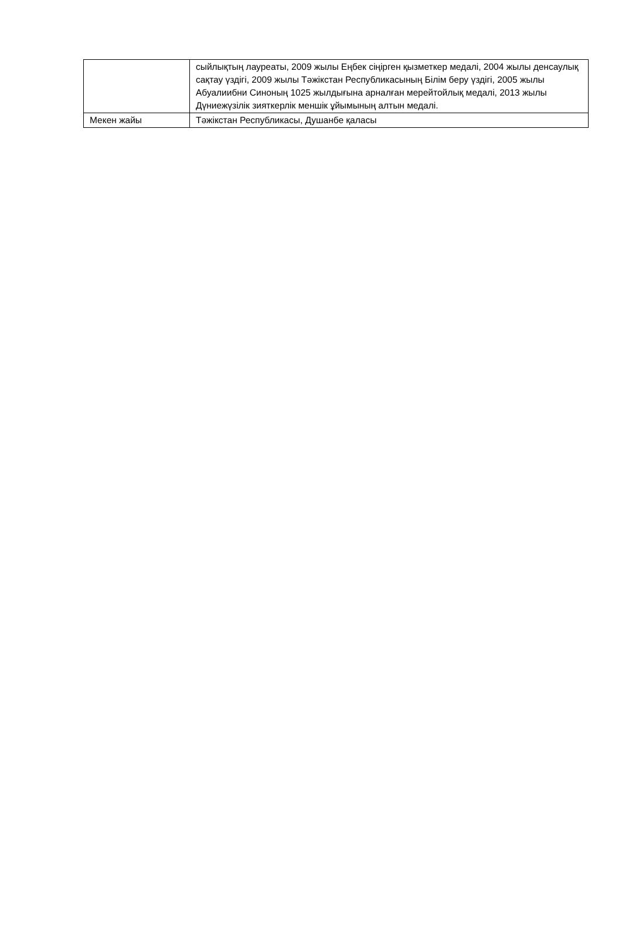| | сыйлықтың лауреаты, 2009 жылы Еңбек сіңірген қызметкер медалі, 2004 жылы денсаулық сақтау үздігі, 2009 жылы Тәжікстан Республикасының Білім беру үздігі, 2005 жылы Абуалиибни Синоның 1025 жылдығына арналған мерейтойлық медалі, 2013 жылы Дүниежүзілік зияткерлік меншік ұйымының алтын медалі. |
| Мекен жайы | Тәжікстан Республикасы, Душанбе қаласы |